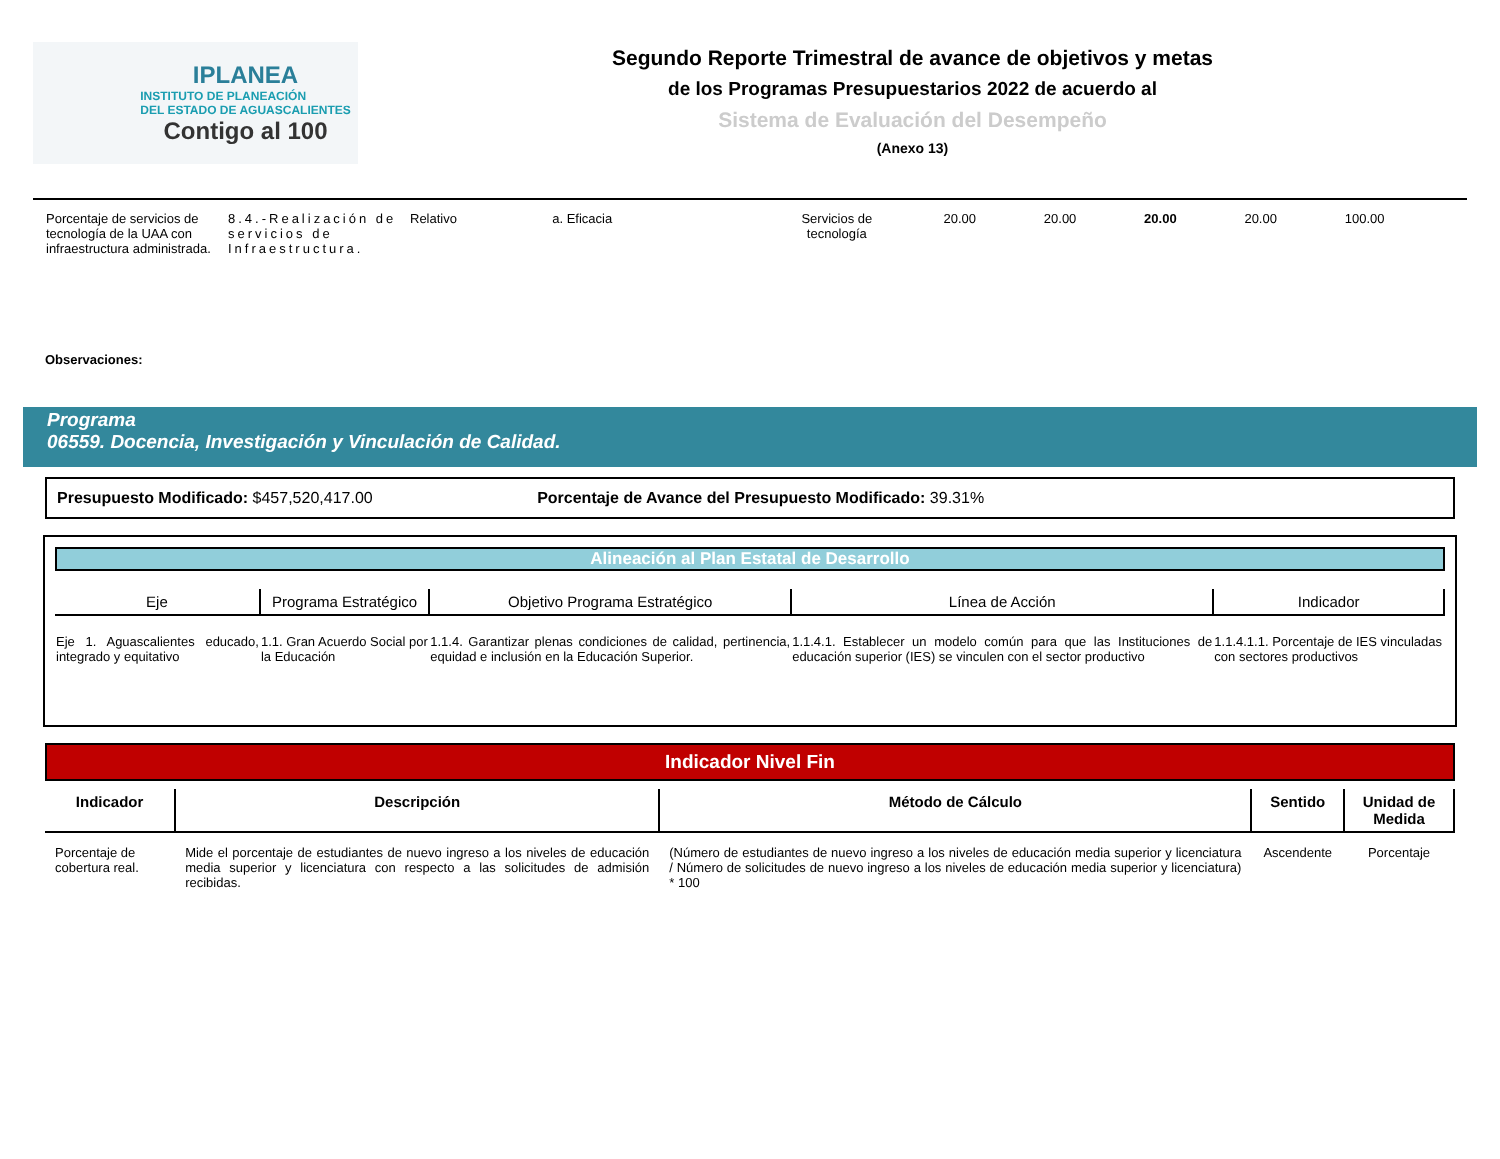IPLANEA
INSTITUTO DE PLANEACIÓN
DEL ESTADO DE AGUASCALIENTES
Contigo al 100
Segundo Reporte Trimestral de avance de objetivos y metas
de los Programas Presupuestarios 2022 de acuerdo al
Sistema de Evaluación del Desempeño
(Anexo 13)
| Porcentaje de servicios de tecnología de la UAA con infraestructura administrada. | 8.4.-Realización de servicios de Infraestructura. | Relativo | a. Eficacia | Servicios de tecnología | 20.00 | 20.00 | 20.00 | 20.00 | 100.00 |
Observaciones:
Programa
06559. Docencia, Investigación y Vinculación de Calidad.
Presupuesto Modificado: $457,520,417.00 Porcentaje de Avance del Presupuesto Modificado: 39.31%
Alineación al Plan Estatal de Desarrollo
| Eje | Programa Estratégico | Objetivo Programa Estratégico | Línea de Acción | Indicador |
| --- | --- | --- | --- | --- |
| Eje 1. Aguascalientes educado, integrado y equitativo | 1.1. Gran Acuerdo Social por la Educación | 1.1.4. Garantizar plenas condiciones de calidad, pertinencia, equidad e inclusión en la Educación Superior. | 1.1.4.1. Establecer un modelo común para que las Instituciones de educación superior (IES) se vinculen con el sector productivo | 1.1.4.1.1. Porcentaje de IES vinculadas con sectores productivos |
Indicador Nivel Fin
| Indicador | Descripción | Método de Cálculo | Sentido | Unidad de Medida |
| --- | --- | --- | --- | --- |
| Porcentaje de cobertura real. | Mide el porcentaje de estudiantes de nuevo ingreso a los niveles de educación media superior y licenciatura con respecto a las solicitudes de admisión recibidas. | (Número de estudiantes de nuevo ingreso a los niveles de educación media superior y licenciatura / Número de solicitudes de nuevo ingreso a los niveles de educación media superior y licenciatura) * 100 | Ascendente | Porcentaje |